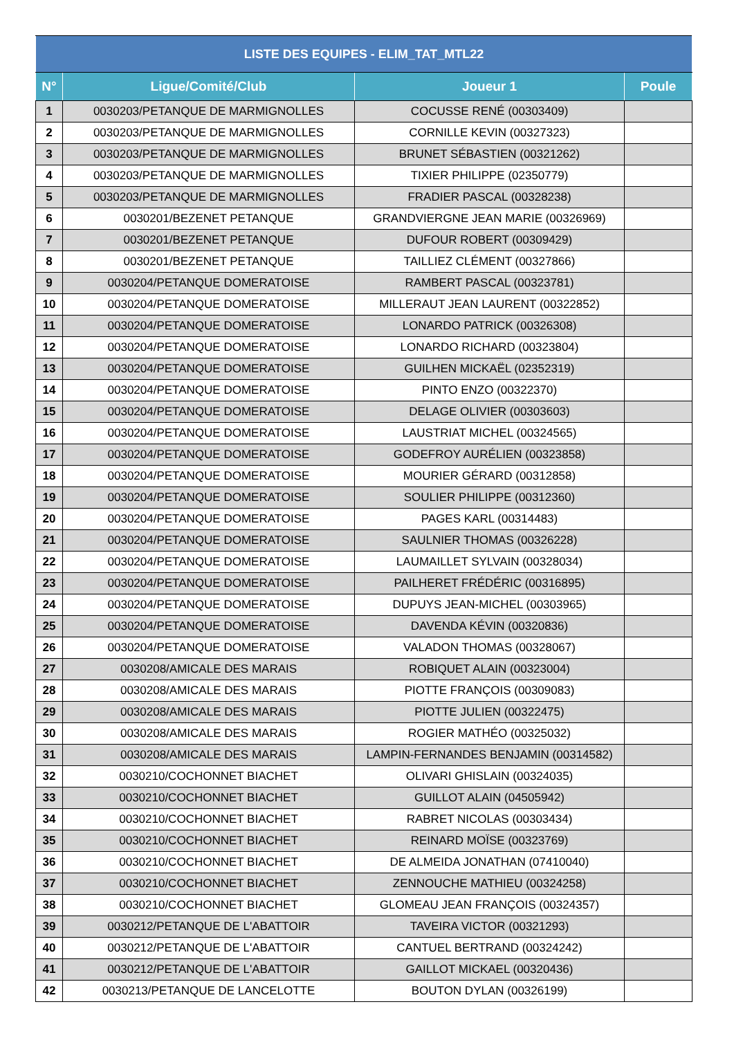| LISTE DES EQUIPES - ELIM_TAT_MTL22 | | | |
| --- | --- | --- | --- |
| N° | Ligue/Comité/Club | Joueur 1 | Poule |
| 1 | 0030203/PETANQUE DE MARMIGNOLLES | COCUSSE RENÉ (00303409) | |
| 2 | 0030203/PETANQUE DE MARMIGNOLLES | CORNILLE KEVIN (00327323) | |
| 3 | 0030203/PETANQUE DE MARMIGNOLLES | BRUNET SÉBASTIEN (00321262) | |
| 4 | 0030203/PETANQUE DE MARMIGNOLLES | TIXIER PHILIPPE (02350779) | |
| 5 | 0030203/PETANQUE DE MARMIGNOLLES | FRADIER PASCAL (00328238) | |
| 6 | 0030201/BEZENET PETANQUE | GRANDVIERGNE JEAN MARIE (00326969) | |
| 7 | 0030201/BEZENET PETANQUE | DUFOUR ROBERT (00309429) | |
| 8 | 0030201/BEZENET PETANQUE | TAILLIEZ CLÉMENT (00327866) | |
| 9 | 0030204/PETANQUE DOMERATOISE | RAMBERT PASCAL (00323781) | |
| 10 | 0030204/PETANQUE DOMERATOISE | MILLERAUT JEAN LAURENT (00322852) | |
| 11 | 0030204/PETANQUE DOMERATOISE | LONARDO PATRICK (00326308) | |
| 12 | 0030204/PETANQUE DOMERATOISE | LONARDO RICHARD (00323804) | |
| 13 | 0030204/PETANQUE DOMERATOISE | GUILHEN MICKAËL (02352319) | |
| 14 | 0030204/PETANQUE DOMERATOISE | PINTO ENZO (00322370) | |
| 15 | 0030204/PETANQUE DOMERATOISE | DELAGE OLIVIER (00303603) | |
| 16 | 0030204/PETANQUE DOMERATOISE | LAUSTRIAT MICHEL (00324565) | |
| 17 | 0030204/PETANQUE DOMERATOISE | GODEFROY AURÉLIEN (00323858) | |
| 18 | 0030204/PETANQUE DOMERATOISE | MOURIER GÉRARD (00312858) | |
| 19 | 0030204/PETANQUE DOMERATOISE | SOULIER PHILIPPE (00312360) | |
| 20 | 0030204/PETANQUE DOMERATOISE | PAGES KARL (00314483) | |
| 21 | 0030204/PETANQUE DOMERATOISE | SAULNIER THOMAS (00326228) | |
| 22 | 0030204/PETANQUE DOMERATOISE | LAUMAILLET SYLVAIN (00328034) | |
| 23 | 0030204/PETANQUE DOMERATOISE | PAILHERET FRÉDÉRIC (00316895) | |
| 24 | 0030204/PETANQUE DOMERATOISE | DUPUYS JEAN-MICHEL (00303965) | |
| 25 | 0030204/PETANQUE DOMERATOISE | DAVENDA KÉVIN (00320836) | |
| 26 | 0030204/PETANQUE DOMERATOISE | VALADON THOMAS (00328067) | |
| 27 | 0030208/AMICALE DES MARAIS | ROBIQUET ALAIN (00323004) | |
| 28 | 0030208/AMICALE DES MARAIS | PIOTTE FRANÇOIS (00309083) | |
| 29 | 0030208/AMICALE DES MARAIS | PIOTTE JULIEN (00322475) | |
| 30 | 0030208/AMICALE DES MARAIS | ROGIER MATHÉO (00325032) | |
| 31 | 0030208/AMICALE DES MARAIS | LAMPIN-FERNANDES BENJAMIN (00314582) | |
| 32 | 0030210/COCHONNET BIACHET | OLIVARI GHISLAIN (00324035) | |
| 33 | 0030210/COCHONNET BIACHET | GUILLOT ALAIN (04505942) | |
| 34 | 0030210/COCHONNET BIACHET | RABRET NICOLAS (00303434) | |
| 35 | 0030210/COCHONNET BIACHET | REINARD MOÏSE (00323769) | |
| 36 | 0030210/COCHONNET BIACHET | DE ALMEIDA JONATHAN (07410040) | |
| 37 | 0030210/COCHONNET BIACHET | ZENNOUCHE MATHIEU (00324258) | |
| 38 | 0030210/COCHONNET BIACHET | GLOMEAU JEAN FRANÇOIS (00324357) | |
| 39 | 0030212/PETANQUE DE L'ABATTOIR | TAVEIRA VICTOR (00321293) | |
| 40 | 0030212/PETANQUE DE L'ABATTOIR | CANTUEL BERTRAND (00324242) | |
| 41 | 0030212/PETANQUE DE L'ABATTOIR | GAILLOT MICKAEL (00320436) | |
| 42 | 0030213/PETANQUE DE LANCELOTTE | BOUTON DYLAN (00326199) | |